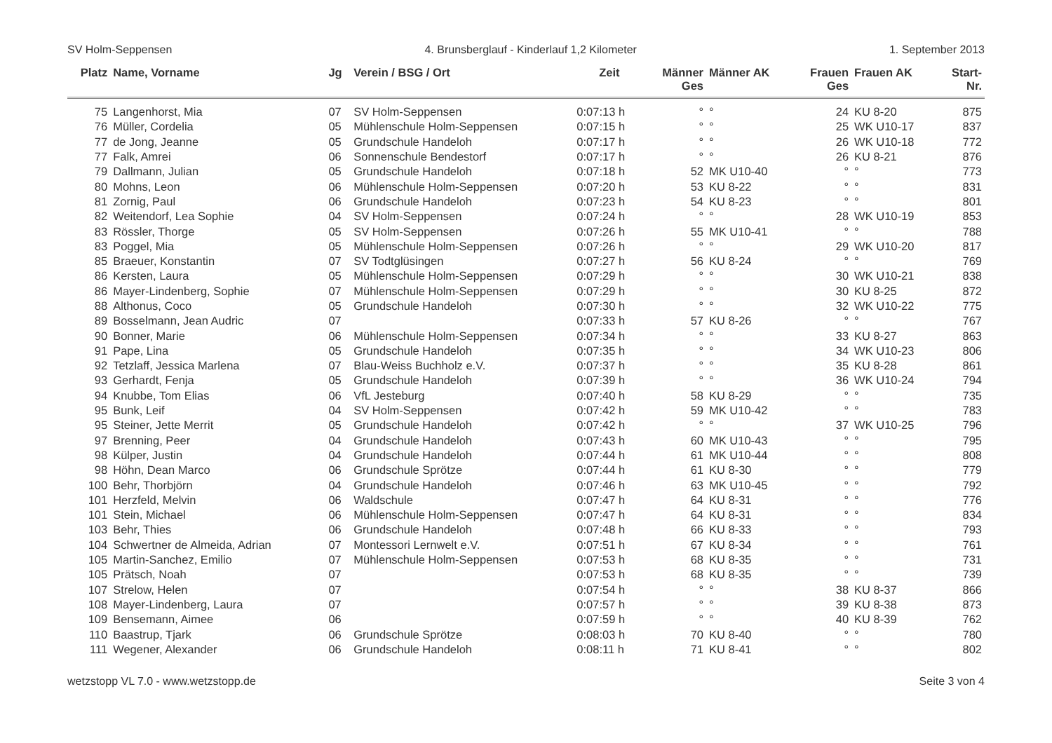SV Holm-Seppensen 4. Brunsberglauf - Kinderlauf 1,2 Kilometer 1. September 2013
| Platz | Name, Vorname | Jg | Verein / BSG / Ort | Zeit | Männer Ges | Männer AK | Frauen Ges | Frauen AK | Start- Nr. |
| --- | --- | --- | --- | --- | --- | --- | --- | --- | --- |
| 75 | Langenhorst, Mia | 07 | SV Holm-Seppensen | 0:07:13 h | ° | ° | 24 | KU 8-20 | 875 |
| 76 | Müller, Cordelia | 05 | Mühlenschule Holm-Seppensen | 0:07:15 h | ° | ° | 25 | WK U10-17 | 837 |
| 77 | de Jong, Jeanne | 05 | Grundschule Handeloh | 0:07:17 h | ° | ° | 26 | WK U10-18 | 772 |
| 77 | Falk, Amrei | 06 | Sonnenschule Bendestorf | 0:07:17 h | ° | ° | 26 | KU 8-21 | 876 |
| 79 | Dallmann, Julian | 05 | Grundschule Handeloh | 0:07:18 h | 52 | MK U10-40 | ° | ° | 773 |
| 80 | Mohns, Leon | 06 | Mühlenschule Holm-Seppensen | 0:07:20 h | 53 | KU 8-22 | ° | ° | 831 |
| 81 | Zornig, Paul | 06 | Grundschule Handeloh | 0:07:23 h | 54 | KU 8-23 | ° | ° | 801 |
| 82 | Weitendorf, Lea Sophie | 04 | SV Holm-Seppensen | 0:07:24 h | ° | ° | 28 | WK U10-19 | 853 |
| 83 | Rössler, Thorge | 05 | SV Holm-Seppensen | 0:07:26 h | 55 | MK U10-41 | ° | ° | 788 |
| 83 | Poggel, Mia | 05 | Mühlenschule Holm-Seppensen | 0:07:26 h | ° | ° | 29 | WK U10-20 | 817 |
| 85 | Braeuer, Konstantin | 07 | SV Todtglüsingen | 0:07:27 h | 56 | KU 8-24 | ° | ° | 769 |
| 86 | Kersten, Laura | 05 | Mühlenschule Holm-Seppensen | 0:07:29 h | ° | ° | 30 | WK U10-21 | 838 |
| 86 | Mayer-Lindenberg, Sophie | 07 | Mühlenschule Holm-Seppensen | 0:07:29 h | ° | ° | 30 | KU 8-25 | 872 |
| 88 | Althonus, Coco | 05 | Grundschule Handeloh | 0:07:30 h | ° | ° | 32 | WK U10-22 | 775 |
| 89 | Bosselmann, Jean Audric | 07 | | 0:07:33 h | 57 | KU 8-26 | ° | ° | 767 |
| 90 | Bonner, Marie | 06 | Mühlenschule Holm-Seppensen | 0:07:34 h | ° | ° | 33 | KU 8-27 | 863 |
| 91 | Pape, Lina | 05 | Grundschule Handeloh | 0:07:35 h | ° | ° | 34 | WK U10-23 | 806 |
| 92 | Tetzlaff, Jessica Marlena | 07 | Blau-Weiss Buchholz e.V. | 0:07:37 h | ° | ° | 35 | KU 8-28 | 861 |
| 93 | Gerhardt, Fenja | 05 | Grundschule Handeloh | 0:07:39 h | ° | ° | 36 | WK U10-24 | 794 |
| 94 | Knubbe, Tom Elias | 06 | VfL Jesteburg | 0:07:40 h | 58 | KU 8-29 | ° | ° | 735 |
| 95 | Bunk, Leif | 04 | SV Holm-Seppensen | 0:07:42 h | 59 | MK U10-42 | ° | ° | 783 |
| 95 | Steiner, Jette Merrit | 05 | Grundschule Handeloh | 0:07:42 h | ° | ° | 37 | WK U10-25 | 796 |
| 97 | Brenning, Peer | 04 | Grundschule Handeloh | 0:07:43 h | 60 | MK U10-43 | ° | ° | 795 |
| 98 | Külper, Justin | 04 | Grundschule Handeloh | 0:07:44 h | 61 | MK U10-44 | ° | ° | 808 |
| 98 | Höhn, Dean Marco | 06 | Grundschule Sprötze | 0:07:44 h | 61 | KU 8-30 | ° | ° | 779 |
| 100 | Behr, Thorbjörn | 04 | Grundschule Handeloh | 0:07:46 h | 63 | MK U10-45 | ° | ° | 792 |
| 101 | Herzfeld, Melvin | 06 | Waldschule | 0:07:47 h | 64 | KU 8-31 | ° | ° | 776 |
| 101 | Stein, Michael | 06 | Mühlenschule Holm-Seppensen | 0:07:47 h | 64 | KU 8-31 | ° | ° | 834 |
| 103 | Behr, Thies | 06 | Grundschule Handeloh | 0:07:48 h | 66 | KU 8-33 | ° | ° | 793 |
| 104 | Schwertner de Almeida, Adrian | 07 | Montessori Lernwelt e.V. | 0:07:51 h | 67 | KU 8-34 | ° | ° | 761 |
| 105 | Martin-Sanchez, Emilio | 07 | Mühlenschule Holm-Seppensen | 0:07:53 h | 68 | KU 8-35 | ° | ° | 731 |
| 105 | Prätsch, Noah | 07 | | 0:07:53 h | 68 | KU 8-35 | ° | ° | 739 |
| 107 | Strelow, Helen | 07 | | 0:07:54 h | ° | ° | 38 | KU 8-37 | 866 |
| 108 | Mayer-Lindenberg, Laura | 07 | | 0:07:57 h | ° | ° | 39 | KU 8-38 | 873 |
| 109 | Bensemann, Aimee | 06 | | 0:07:59 h | ° | ° | 40 | KU 8-39 | 762 |
| 110 | Baastrup, Tjark | 06 | Grundschule Sprötze | 0:08:03 h | 70 | KU 8-40 | ° | ° | 780 |
| 111 | Wegener, Alexander | 06 | Grundschule Handeloh | 0:08:11 h | 71 | KU 8-41 | ° | ° | 802 |
wetzstopp VL 7.0 - www.wetzstopp.de Seite 3 von 4